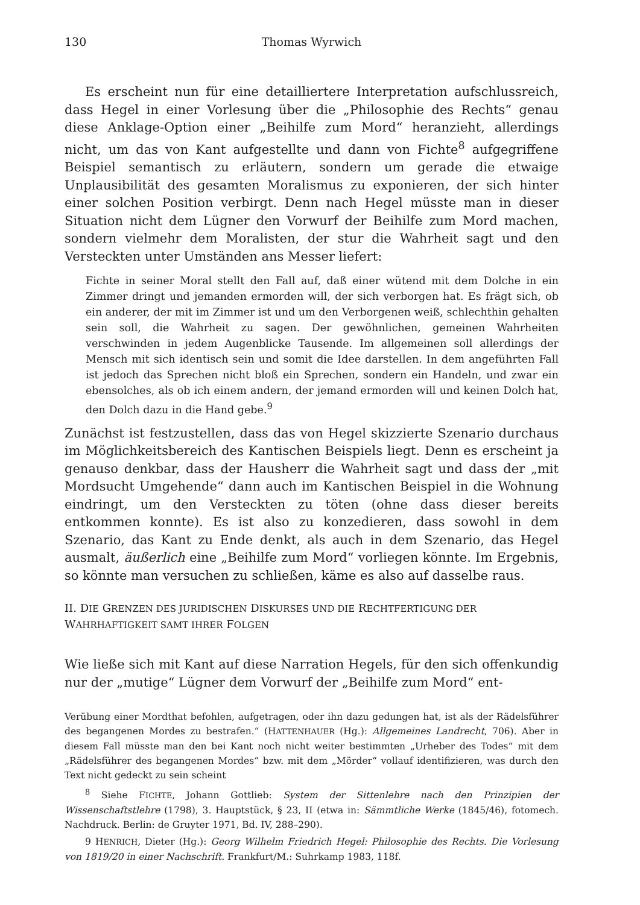130 Thomas Wyrwich
Es erscheint nun für eine detailliertere Interpretation aufschlussreich, dass Hegel in einer Vorlesung über die „Philosophie des Rechts“ genau diese Anklage-Option einer „Beihilfe zum Mord“ heranzieht, allerdings nicht, um das von Kant aufgestellte und dann von Fichte<sup>8</sup> aufgegriffene Beispiel semantisch zu erläutern, sondern um gerade die etwaige Unplausibilität des gesamten Moralismus zu exponieren, der sich hinter einer solchen Position verbirgt. Denn nach Hegel müsste man in dieser Situation nicht dem Lügner den Vorwurf der Beihilfe zum Mord machen, sondern vielmehr dem Moralisten, der stur die Wahrheit sagt und den Versteckten unter Umständen ans Messer liefert:
Fichte in seiner Moral stellt den Fall auf, daß einer wütend mit dem Dolche in ein Zimmer dringt und jemanden ermorden will, der sich verborgen hat. Es frägt sich, ob ein anderer, der mit im Zimmer ist und um den Verborgenen weiß, schlechthin gehalten sein soll, die Wahrheit zu sagen. Der gewöhnlichen, gemeinen Wahrheiten verschwinden in jedem Augenblicke Tausende. Im allgemeinen soll allerdings der Mensch mit sich identisch sein und somit die Idee darstellen. In dem angeführten Fall ist jedoch das Sprechen nicht bloß ein Sprechen, sondern ein Handeln, und zwar ein ebensolches, als ob ich einem andern, der jemand ermorden will und keinen Dolch hat, den Dolch dazu in die Hand gebe.<sup>9</sup>
Zunächst ist festzustellen, dass das von Hegel skizzierte Szenario durchaus im Möglichkeitsbereich des Kantischen Beispiels liegt. Denn es erscheint ja genauso denkbar, dass der Hausherr die Wahrheit sagt und dass der „mit Mordsucht Umgehende“ dann auch im Kantischen Beispiel in die Wohnung eindringt, um den Versteckten zu töten (ohne dass dieser bereits entkommen konnte). Es ist also zu konzedieren, dass sowohl in dem Szenario, das Kant zu Ende denkt, als auch in dem Szenario, das Hegel ausmalt, äußerlich eine „Beihilfe zum Mord“ vorliegen könnte. Im Ergebnis, so könnte man versuchen zu schließen, käme es also auf dasselbe raus.
II. DIE GRENZEN DES JURIDISCHEN DISKURSES UND DIE RECHTFERTIGUNG DER WAHRHAFTIGKEIT SAMT IHRER FOLGEN
Wie ließe sich mit Kant auf diese Narration Hegels, für den sich offenkundig nur der „mutige“ Lügner dem Vorwurf der „Beihilfe zum Mord“ ent-
Verübung einer Mordthat befohlen, aufgetragen, oder ihn dazu gedungen hat, ist als der Rädelsführer des begangenen Mordes zu bestrafen.“ (HATTENHAUER (Hg.): Allgemeines Landrecht, 706). Aber in diesem Fall müsste man den bei Kant noch nicht weiter bestimmten „Urheber des Todes“ mit dem „Rädelsführer des begangenen Mordes“ bzw. mit dem „Mörder“ vollauf identifizieren, was durch den Text nicht gedeckt zu sein scheint
<sup>8</sup> Siehe FICHTE, Johann Gottlieb: System der Sittenlehre nach den Prinzipien der Wissenschaftstlehre (1798), 3. Hauptstück, § 23, II (etwa in: Sämmtliche Werke (1845/46), fotomech. Nachdruck. Berlin: de Gruyter 1971, Bd. IV, 288–290).
9 HENRICH, Dieter (Hg.): Georg Wilhelm Friedrich Hegel: Philosophie des Rechts. Die Vorlesung von 1819/20 in einer Nachschrift. Frankfurt/M.: Suhrkamp 1983, 118f.